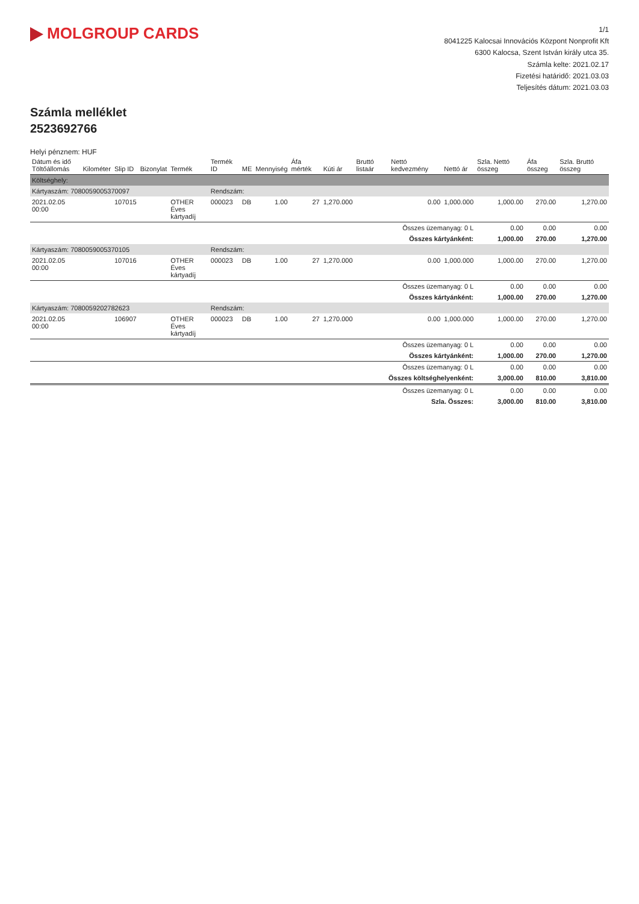MOLGROUP CARDS
1/1
8041225 Kalocsai Innovációs Központ Nonprofit Kft
6300 Kalocsa, Szent István király utca 35.
Számla kelte: 2021.02.17
Fizetési határidő: 2021.03.03
Teljesítés dátum: 2021.03.03
Számla melléklet
2523692766
Helyi pénznem: HUF
| Dátum és idő Töltőállomás | Kilométer | Slip ID | Bizonylat | Termék | Termék ID | ME | Mennyiség | Áfa mérték | Kúti ár | Bruttó listaár | Nettó kedvezmény | Nettó ár | Szla. Nettó összeg | Áfa összeg | Szla. Bruttó összeg |
| --- | --- | --- | --- | --- | --- | --- | --- | --- | --- | --- | --- | --- | --- | --- | --- |
| Költséghely: | | | | | | | | | | | | | | | |
| Kártyaszám: 7080059005370097 | | | | | Rendszám: | | | | | | | | | | |
| 2021.02.05 00:00 | | 107015 | | OTHER Éves kártyadíj | 000023 | DB | 1.00 | 27 | 1,270.000 | | 0.00 | 1,000.000 | 1,000.00 | 270.00 | 1,270.00 |
| Összes üzemanyag: 0 L | | | | | | | | | | | | | 0.00 | 0.00 | 0.00 |
| Összes kártyánként: | | | | | | | | | | | | | 1,000.00 | 270.00 | 1,270.00 |
| Kártyaszám: 7080059005370105 | | | | | Rendszám: | | | | | | | | | | |
| 2021.02.05 00:00 | | 107016 | | OTHER Éves kártyadíj | 000023 | DB | 1.00 | 27 | 1,270.000 | | 0.00 | 1,000.000 | 1,000.00 | 270.00 | 1,270.00 |
| Összes üzemanyag: 0 L | | | | | | | | | | | | | 0.00 | 0.00 | 0.00 |
| Összes kártyánként: | | | | | | | | | | | | | 1,000.00 | 270.00 | 1,270.00 |
| Kártyaszám: 7080059202782623 | | | | | Rendszám: | | | | | | | | | | |
| 2021.02.05 00:00 | | 106907 | | OTHER Éves kártyadíj | 000023 | DB | 1.00 | 27 | 1,270.000 | | 0.00 | 1,000.000 | 1,000.00 | 270.00 | 1,270.00 |
| Összes üzemanyag: 0 L | | | | | | | | | | | | | 0.00 | 0.00 | 0.00 |
| Összes kártyánként: | | | | | | | | | | | | | 1,000.00 | 270.00 | 1,270.00 |
| Összes üzemanyag: 0 L | | | | | | | | | | | | | 0.00 | 0.00 | 0.00 |
| Összes költséghelyenként: | | | | | | | | | | | | | 3,000.00 | 810.00 | 3,810.00 |
| Összes üzemanyag: 0 L | | | | | | | | | | | | | 0.00 | 0.00 | 0.00 |
| Szla. Összes: | | | | | | | | | | | | | 3,000.00 | 810.00 | 3,810.00 |